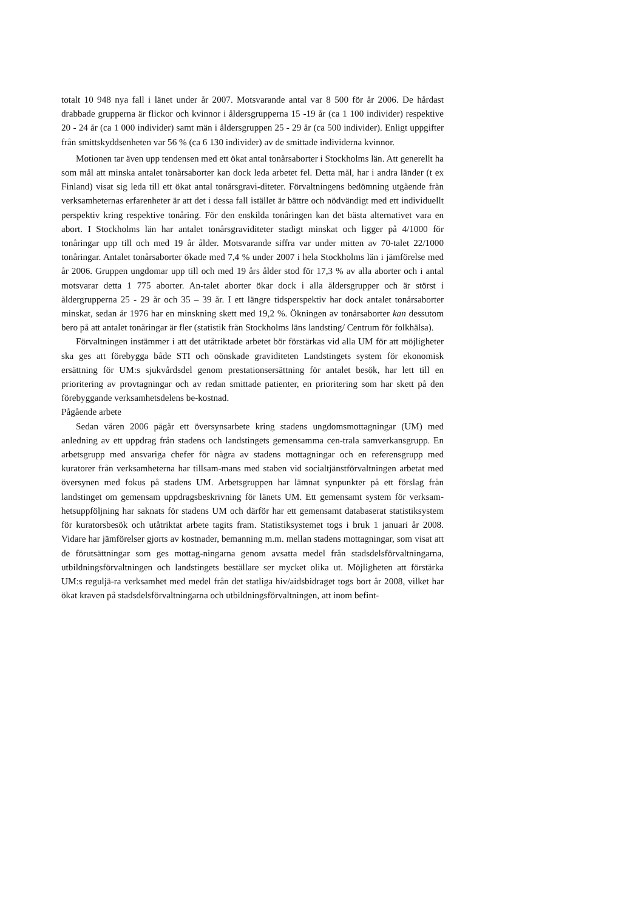totalt 10 948 nya fall i länet under år 2007. Motsvarande antal var 8 500 för år 2006. De hårdast drabbade grupperna är flickor och kvinnor i åldersgrupperna 15 -19 år (ca 1 100 individer) respektive 20 - 24 år (ca 1 000 individer) samt män i åldersgruppen 25 - 29 år (ca 500 individer). Enligt uppgifter från smittskyddsenheten var 56 % (ca 6 130 individer) av de smittade individerna kvinnor.
Motionen tar även upp tendensen med ett ökat antal tonårsaborter i Stockholms län. Att generellt ha som mål att minska antalet tonårsaborter kan dock leda arbetet fel. Detta mål, har i andra länder (t ex Finland) visat sig leda till ett ökat antal tonårsgravi-diteter. Förvaltningens bedömning utgående från verksamheternas erfarenheter är att det i dessa fall istället är bättre och nödvändigt med ett individuellt perspektiv kring respektive tonåring. För den enskilda tonåringen kan det bästa alternativet vara en abort. I Stockholms län har antalet tonårsgraviditeter stadigt minskat och ligger på 4/1000 för tonåringar upp till och med 19 år ålder. Motsvarande siffra var under mitten av 70-talet 22/1000 tonåringar. Antalet tonårsaborter ökade med 7,4 % under 2007 i hela Stockholms län i jämförelse med år 2006. Gruppen ungdomar upp till och med 19 års ålder stod för 17,3 % av alla aborter och i antal motsvarar detta 1 775 aborter. An-talet aborter ökar dock i alla åldersgrupper och är störst i åldergrupperna 25 - 29 år och 35 – 39 år. I ett längre tidsperspektiv har dock antalet tonårsaborter minskat, sedan år 1976 har en minskning skett med 19,2 %. Ökningen av tonårsaborter kan dessutom bero på att antalet tonåringar är fler (statistik från Stockholms läns landsting/ Centrum för folkhälsa).
Förvaltningen instämmer i att det utåtriktade arbetet bör förstärkas vid alla UM för att möjligheter ska ges att förebygga både STI och oönskade graviditeten Landstingets system för ekonomisk ersättning för UM:s sjukvårdsdel genom prestationsersättning för antalet besök, har lett till en prioritering av provtagningar och av redan smittade patienter, en prioritering som har skett på den förebyggande verksamhetsdelens be-kostnad.
Pågående arbete
Sedan våren 2006 pågår ett översynsarbete kring stadens ungdomsmottagningar (UM) med anledning av ett uppdrag från stadens och landstingets gemensamma cen-trala samverkansgrupp. En arbetsgrupp med ansvariga chefer för några av stadens mottagningar och en referensgrupp med kuratorer från verksamheterna har tillsam-mans med staben vid socialtjänstförvaltningen arbetat med översynen med fokus på stadens UM. Arbetsgruppen har lämnat synpunkter på ett förslag från landstinget om gemensam uppdragsbeskrivning för länets UM. Ett gemensamt system för verksam-hetsuppföljning har saknats för stadens UM och därför har ett gemensamt databaserat statistiksystem för kuratorsbesök och utåtriktat arbete tagits fram. Statistiksystemet togs i bruk 1 januari år 2008. Vidare har jämförelser gjorts av kostnader, bemanning m.m. mellan stadens mottagningar, som visat att de förutsättningar som ges mottag-ningarna genom avsatta medel från stadsdelsförvaltningarna, utbildningsförvaltningen och landstingets beställare ser mycket olika ut. Möjligheten att förstärka UM:s reguljä-ra verksamhet med medel från det statliga hiv/aidsbidraget togs bort år 2008, vilket har ökat kraven på stadsdelsförvaltningarna och utbildningsförvaltningen, att inom befint-